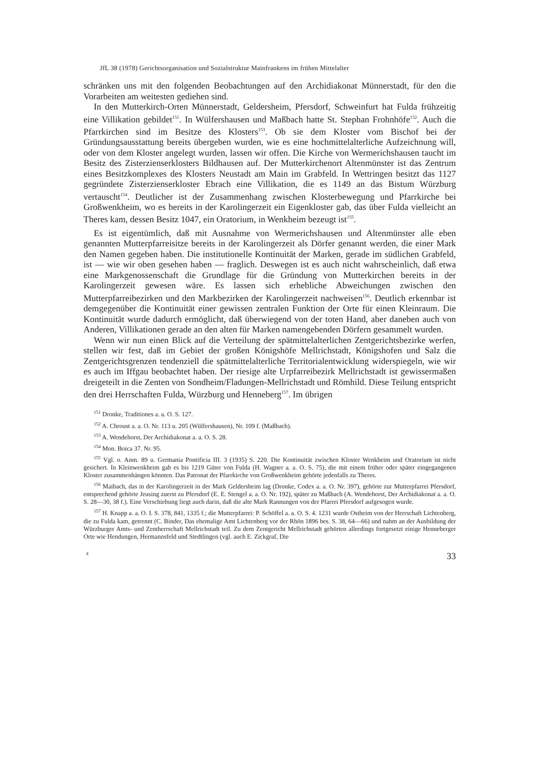JfL 38 (1978) Gerichtsorganisation und Sozialstruktur Mainfrankens im frühen Mittelalter
schränken uns mit den folgenden Beobachtungen auf den Archidiakonat Münnerstadt, für den die Vorarbeiten am weitesten gediehen sind.
In den Mutterkirch-Orten Münnerstadt, Geldersheim, Pfersdorf, Schweinfurt hat Fulda frühzeitig eine Villikation gebildet<sup>151</sup>. In Wülfershausen und Maßbach hatte St. Stephan Frohnhöfe<sup>152</sup>. Auch die Pfarrkirchen sind im Besitze des Klosters<sup>153</sup>. Ob sie dem Kloster vom Bischof bei der Gründungsausstattung bereits übergeben wurden, wie es eine hochmittelalterliche Aufzeichnung will, oder von dem Kloster angelegt wurden, lassen wir offen. Die Kirche von Wermerichshausen taucht im Besitz des Zisterzienserklosters Bildhausen auf. Der Mutterkirchenort Altenmünster ist das Zentrum eines Besitzkomplexes des Klosters Neustadt am Main im Grabfeld. In Wettringen besitzt das 1127 gegründete Zisterzienserkloster Ebrach eine Villikation, die es 1149 an das Bistum Würzburg vertauscht<sup>154</sup>. Deutlicher ist der Zusammenhang zwischen Klosterbewegung und Pfarrkirche bei Großwenkheim, wo es bereits in der Karolingerzeit ein Eigenkloster gab, das über Fulda vielleicht an Theres kam, dessen Besitz 1047, ein Oratorium, in Wenkheim bezeugt ist<sup>155</sup>.
Es ist eigentümlich, daß mit Ausnahme von Wermerichshausen und Altenmünster alle eben genannten Mutterpfarreisitze bereits in der Karolingerzeit als Dörfer genannt werden, die einer Mark den Namen gegeben haben. Die institutionelle Kontinuität der Marken, gerade im südlichen Grabfeld, ist — wie wir oben gesehen haben — fraglich. Deswegen ist es auch nicht wahrscheinlich, daß etwa eine Markgenossenschaft die Grundlage für die Gründung von Mutterkirchen bereits in der Karolingerzeit gewesen wäre. Es lassen sich erhebliche Abweichungen zwischen den Mutterpfarreibezirken und den Markbezirken der Karolingerzeit nachweisen<sup>156</sup>. Deutlich erkennbar ist demgegenüber die Kontinuität einer gewissen zentralen Funktion der Orte für einen Kleinraum. Die Kontinuität wurde dadurch ermöglicht, daß überwiegend von der toten Hand, aber daneben auch von Anderen, Villikationen gerade an den alten für Marken namengebenden Dörfern gesammelt wurden.
Wenn wir nun einen Blick auf die Verteilung der spätmittelalterlichen Zentgerichtsbezirke werfen, stellen wir fest, daß im Gebiet der großen Königshöfe Mellrichstadt, Königshofen und Salz die Zentgerichtsgrenzen tendenziell die spätmittelalterliche Territorialentwicklung widerspiegeln, wie wir es auch im Iffgau beobachtet haben. Der riesige alte Urpfarreibezirk Mellrichstadt ist gewissermaßen dreigeteilt in die Zenten von Sondheim/Fladungen-Mellrichstadt und Römhild. Diese Teilung entspricht den drei Herrschaften Fulda, Würzburg und Henneberg<sup>157</sup>. Im übrigen
<sup>151</sup> Dronke, Traditiones a. a. O. S. 127.
<sup>152</sup> A. Chroust a. a. O. Nr. 113 u. 205 (Wülfershausen), Nr. 109 f. (Maßbach).
<sup>153</sup> A. Wendehorst, Der Archidiakonat a. a. O. S. 28.
<sup>154</sup> Mon. Boica 37. Nr. 95.
<sup>155</sup> Vgl. o. Anm. 89 u. Germania Pontificia III. 3 (1935) S. 220. Die Kontinuität zwischen Kloster Wenkheim und Oratorium ist nicht gesichert. In Kleinwenkheim gab es bis 1219 Güter von Fulda (H. Wagner a. a. O. S. 75), die mit einem früher oder später eingegangenen Kloster zusammenhängen könnten. Das Patronat der Pfarrkirche von Großwenkheim gehörte jedenfalls zu Theres.
<sup>156</sup> Maibach, das in der Karolingerzeit in der Mark Geldersheim lag (Dronke, Codex a. a. O. Nr. 397), gehörte zur Mutterpfarrei Pfersdorf, entsprechend gehörte Jeusing zuerst zu Pfersdorf (E. E. Stengel a. a. O. Nr. 192), später zu Maßbach (A. Wendehorst, Der Archidiakonat a. a. O. S. 28—30, 38 f.). Eine Verschiebung liegt auch darin, daß die alte Mark Rannungen von der Pfarrei Pfersdorf aufgesogen wurde.
<sup>157</sup> H. Knapp a. a. O. I. S. 378, 841, 1335 f.; die Mutterpfarrei: P. Schöffel a. a. O. S. 4. 1231 wurde Ostheim von der Herrschaft Lichtenberg, die zu Fulda kam, getrennt (C. Binder, Das ehemalige Amt Lichtenberg vor der Rhön 1896 bes. S. 38, 64—66) und nahm an der Ausbildung der Würzburger Amts- und Zentherrschaft Mellrichstadt teil. Zu dem Zentgericht Mellrichstadt gehörten allerdings fortgesetzt einige Henneberger Orte wie Hendungen, Hermannsfeld und Stedtlingen (vgl. auch E. Zickgraf, Die
4 33